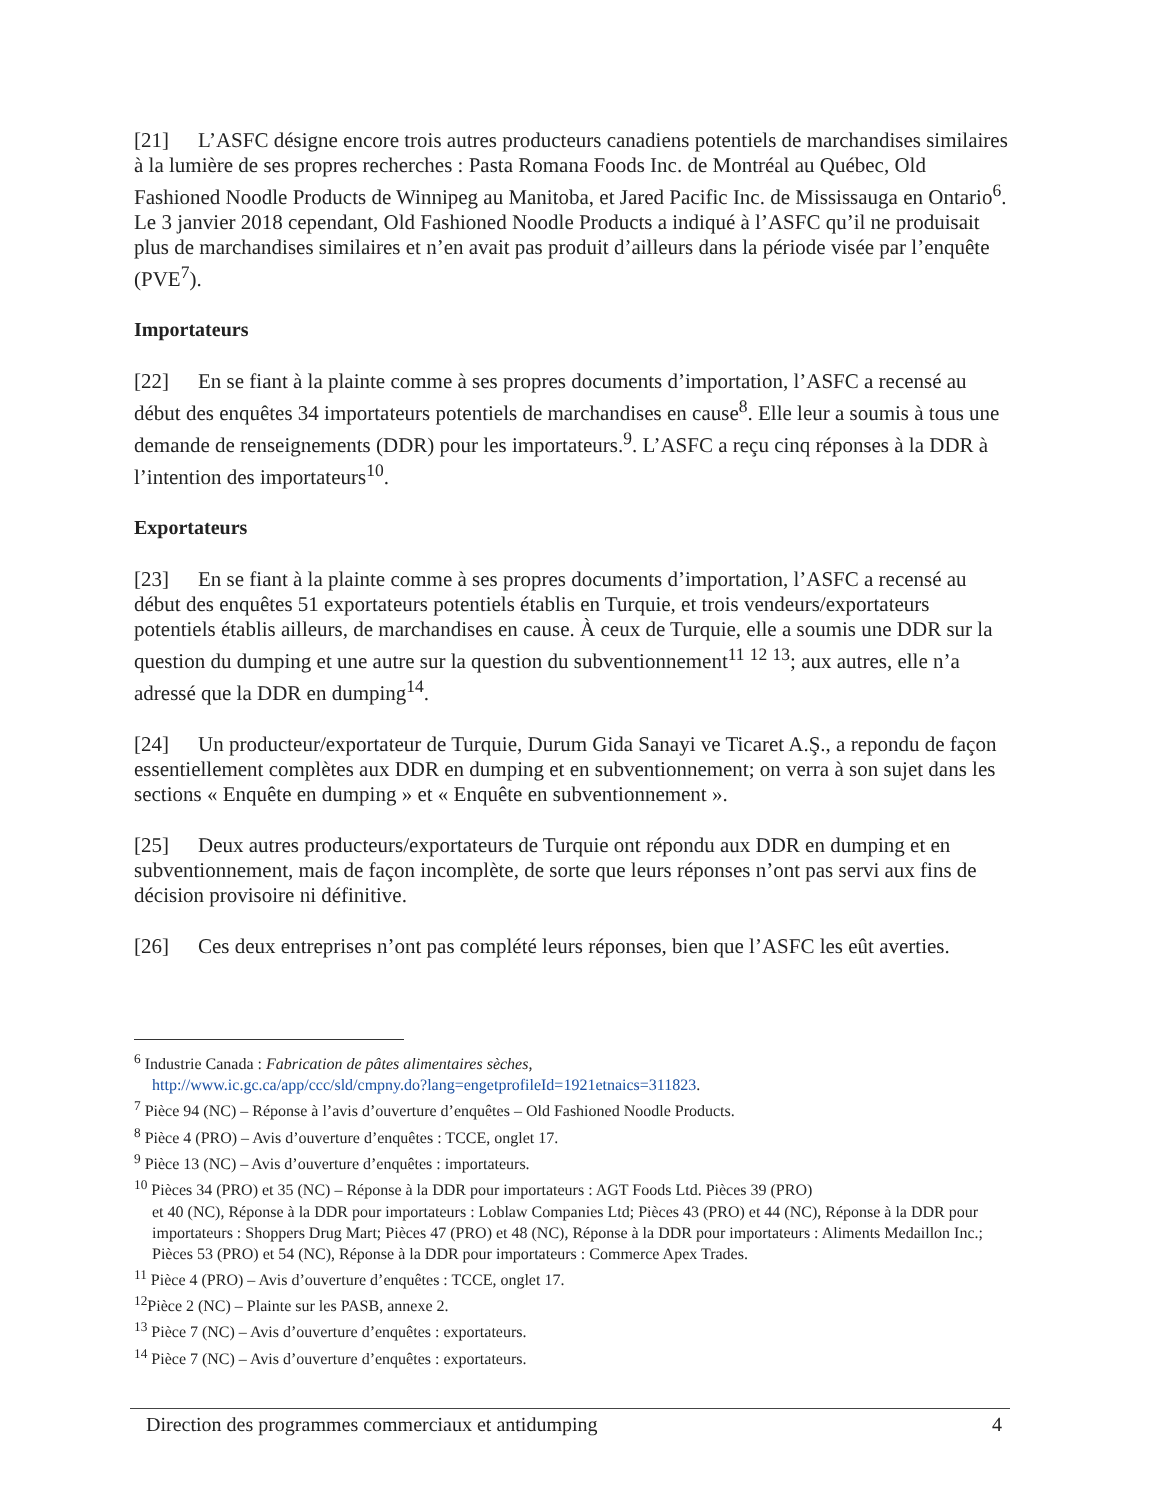[21] L’ASFC désigne encore trois autres producteurs canadiens potentiels de marchandises similaires à la lumière de ses propres recherches : Pasta Romana Foods Inc. de Montréal au Québec, Old Fashioned Noodle Products de Winnipeg au Manitoba, et Jared Pacific Inc. de Mississauga en Ontario<sup>6</sup>. Le 3 janvier 2018 cependant, Old Fashioned Noodle Products a indiqué à l’ASFC qu’il ne produisait plus de marchandises similaires et n’en avait pas produit d’ailleurs dans la période visée par l’enquête (PVE<sup>7</sup>).
Importateurs
[22] En se fiant à la plainte comme à ses propres documents d’importation, l’ASFC a recensé au début des enquêtes 34 importateurs potentiels de marchandises en cause<sup>8</sup>. Elle leur a soumis à tous une demande de renseignements (DDR) pour les importateurs.<sup>9</sup>. L’ASFC a reçu cinq réponses à la DDR à l’intention des importateurs<sup>10</sup>.
Exportateurs
[23] En se fiant à la plainte comme à ses propres documents d’importation, l’ASFC a recensé au début des enquêtes 51 exportateurs potentiels établis en Turquie, et trois vendeurs/exportateurs potentiels établis ailleurs, de marchandises en cause. À ceux de Turquie, elle a soumis une DDR sur la question du dumping et une autre sur la question du subventionnement<sup>11</sup> <sup>12</sup> <sup>13</sup>; aux autres, elle n’a adressé que la DDR en dumping<sup>14</sup>.
[24] Un producteur/exportateur de Turquie, Durum Gida Sanayi ve Ticaret A.Ş., a repondu de façon essentiellement complètes aux DDR en dumping et en subventionnement; on verra à son sujet dans les sections « Enquête en dumping » et « Enquête en subventionnement ».
[25] Deux autres producteurs/exportateurs de Turquie ont répondu aux DDR en dumping et en subventionnement, mais de façon incomplète, de sorte que leurs réponses n’ont pas servi aux fins de décision provisoire ni définitive.
[26] Ces deux entreprises n’ont pas complété leurs réponses, bien que l’ASFC les eût averties.
<sup>6</sup> Industrie Canada : Fabrication de pâtes alimentaires sèches,
http://www.ic.gc.ca/app/ccc/sld/cmpny.do?lang=engetprofileId=1921etnaics=311823.
<sup>7</sup> Pièce 94 (NC) – Réponse à l’avis d’ouverture d’enquêtes – Old Fashioned Noodle Products.
<sup>8</sup> Pièce 4 (PRO) – Avis d’ouverture d’enquêtes : TCCE, onglet 17.
<sup>9</sup> Pièce 13 (NC) – Avis d’ouverture d’enquêtes : importateurs.
<sup>10</sup> Pièces 34 (PRO) et 35 (NC) – Réponse à la DDR pour importateurs : AGT Foods Ltd. Pièces 39 (PRO)
et 40 (NC), Réponse à la DDR pour importateurs : Loblaw Companies Ltd; Pièces 43 (PRO) et 44 (NC), Réponse à la DDR pour importateurs : Shoppers Drug Mart; Pièces 47 (PRO) et 48 (NC), Réponse à la DDR pour importateurs : Aliments Medaillon Inc.; Pièces 53 (PRO) et 54 (NC), Réponse à la DDR pour importateurs : Commerce Apex Trades.
<sup>11</sup> Pièce 4 (PRO) – Avis d’ouverture d’enquêtes : TCCE, onglet 17.
<sup>12</sup> Pièce 2 (NC) – Plainte sur les PASB, annexe 2.
<sup>13</sup> Pièce 7 (NC) – Avis d’ouverture d’enquêtes : exportateurs.
<sup>14</sup> Pièce 7 (NC) – Avis d’ouverture d’enquêtes : exportateurs.
Direction des programmes commerciaux et antidumping 4